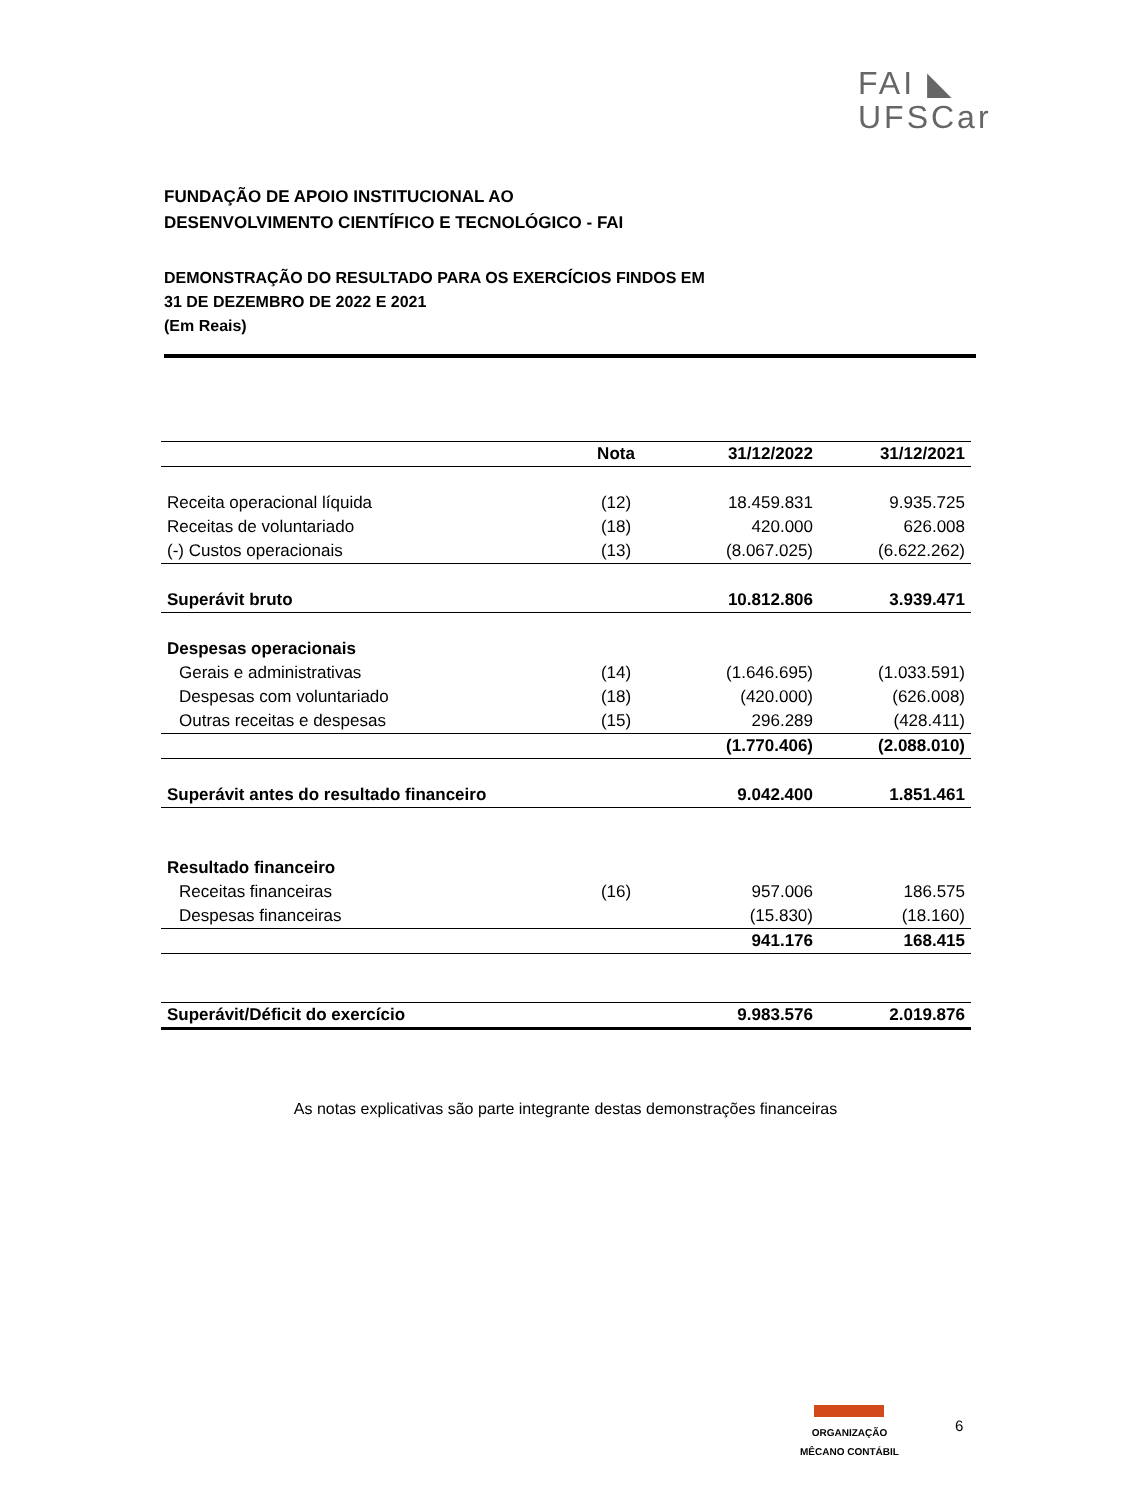FAI ◣
UFSCar
FUNDAÇÃO DE APOIO INSTITUCIONAL AO
DESENVOLVIMENTO CIENTÍFICO E TECNOLÓGICO - FAI
DEMONSTRAÇÃO DO RESULTADO PARA OS EXERCÍCIOS FINDOS EM
31 DE DEZEMBRO DE 2022 E 2021
(Em Reais)
| | Nota | 31/12/2022 | 31/12/2021 |
| --- | --- | --- | --- |
| Receita operacional líquida | (12) | 18.459.831 | 9.935.725 |
| Receitas de voluntariado | (18) | 420.000 | 626.008 |
| (-) Custos operacionais | (13) | (8.067.025) | (6.622.262) |
| Superávit bruto | | 10.812.806 | 3.939.471 |
| Despesas operacionais | | | |
| Gerais e administrativas | (14) | (1.646.695) | (1.033.591) |
| Despesas com voluntariado | (18) | (420.000) | (626.008) |
| Outras receitas e despesas | (15) | 296.289 | (428.411) |
| | | (1.770.406) | (2.088.010) |
| Superávit antes do resultado financeiro | | 9.042.400 | 1.851.461 |
| Resultado financeiro | | | |
| Receitas financeiras | (16) | 957.006 | 186.575 |
| Despesas financeiras | | (15.830) | (18.160) |
| | | 941.176 | 168.415 |
| Superávit/Déficit do exercício | | 9.983.576 | 2.019.876 |
As notas explicativas são parte integrante destas demonstrações financeiras
ORGANIZAÇÃO
MÊCANO CONTÁBIL
6